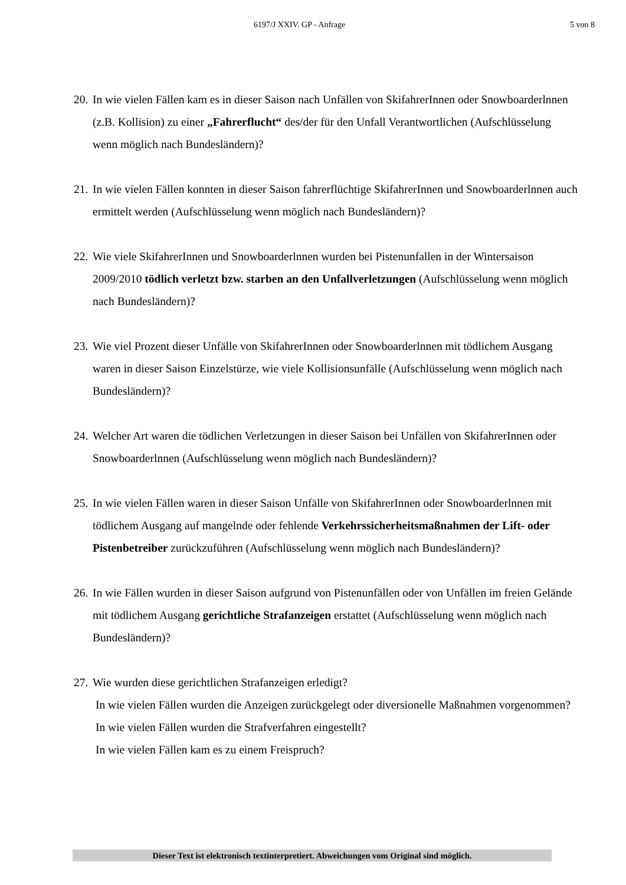6197/J XXIV. GP - Anfrage 5 von 8
20.
In wie vielen Fällen kam es in dieser Saison nach Unfällen von SkifahrerInnen oder Snowboarderlnnen (z.B. Kollision) zu einer „Fahrerflucht“ des/der für den Unfall Verantwortlichen (Aufschlüsselung wenn möglich nach Bundesländern)?
21.
In wie vielen Fällen konnten in dieser Saison fahrerflüchtige SkifahrerInnen und Snowboarderlnnen auch ermittelt werden (Aufschlüsselung wenn möglich nach Bundesländern)?
22.
Wie viele SkifahrerInnen und Snowboarderlnnen wurden bei Pistenunfallen in der Wintersaison 2009/2010 tödlich verletzt bzw. starben an den Unfallverletzungen (Aufschlüsselung wenn möglich nach Bundesländern)?
23.
Wie viel Prozent dieser Unfälle von SkifahrerInnen oder Snowboarderlnnen mit tödlichem Ausgang waren in dieser Saison Einzelstürze, wie viele Kollisionsunfälle (Aufschlüsselung wenn möglich nach Bundesländern)?
24.
Welcher Art waren die tödlichen Verletzungen in dieser Saison bei Unfällen von SkifahrerInnen oder Snowboarderlnnen (Aufschlüsselung wenn möglich nach Bundesländern)?
25.
In wie vielen Fällen waren in dieser Saison Unfälle von SkifahrerInnen oder Snowboarderlnnen mit tödlichem Ausgang auf mangelnde oder fehlende Verkehrssicherheitsmaßnahmen der Lift- oder Pistenbetreiber zurückzuführen (Aufschlüsselung wenn möglich nach Bundesländern)?
26.
In wie Fällen wurden in dieser Saison aufgrund von Pistenunfällen oder von Unfällen im freien Gelände mit tödlichem Ausgang gerichtliche Strafanzeigen erstattet (Aufschlüsselung wenn möglich nach Bundesländern)?
27.
Wie wurden diese gerichtlichen Strafanzeigen erledigt?
In wie vielen Fällen wurden die Anzeigen zurückgelegt oder diversionelle Maßnahmen vorgenommen?
In wie vielen Fällen wurden die Strafverfahren eingestellt?
In wie vielen Fällen kam es zu einem Freispruch?
Dieser Text ist elektronisch textinterpretiert. Abweichungen vom Original sind möglich.